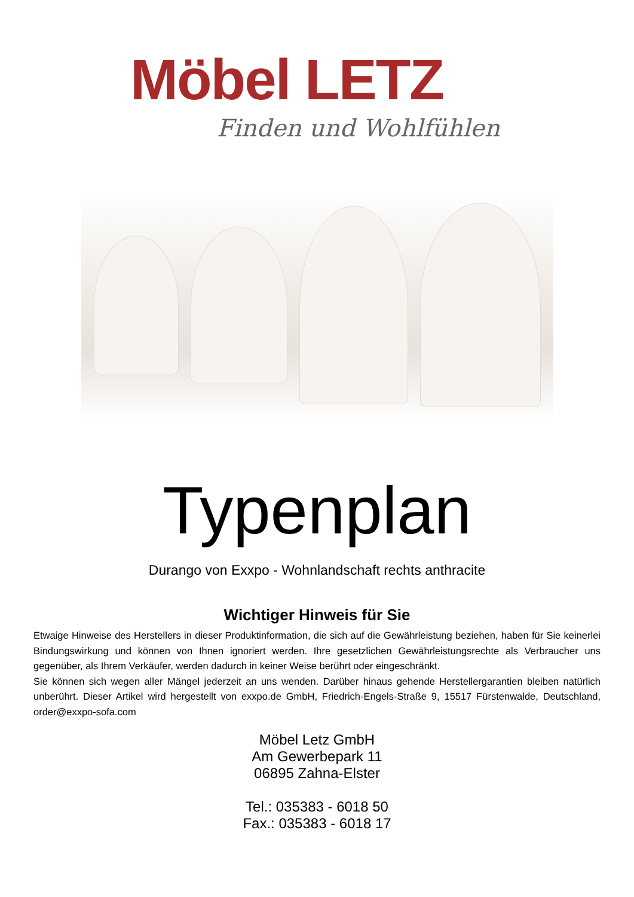Möbel LETZ
Finden und Wohlfühlen
Typenplan
Durango von Exxpo - Wohnlandschaft rechts anthracite
Wichtiger Hinweis für Sie
Etwaige Hinweise des Herstellers in dieser Produktinformation, die sich auf die Gewährleistung beziehen, haben für Sie keinerlei Bindungswirkung und können von Ihnen ignoriert werden. Ihre gesetzlichen Gewährleistungsrechte als Verbraucher uns gegenüber, als Ihrem Verkäufer, werden dadurch in keiner Weise berührt oder eingeschränkt.
Sie können sich wegen aller Mängel jederzeit an uns wenden. Darüber hinaus gehende Herstellergarantien bleiben natürlich unberührt. Dieser Artikel wird hergestellt von exxpo.de GmbH, Friedrich-Engels-Straße 9, 15517 Fürstenwalde, Deutschland, order@exxpo-sofa.com
Möbel Letz GmbH
Am Gewerbepark 11
06895 Zahna-Elster
Tel.: 035383 - 6018 50
Fax.: 035383 - 6018 17